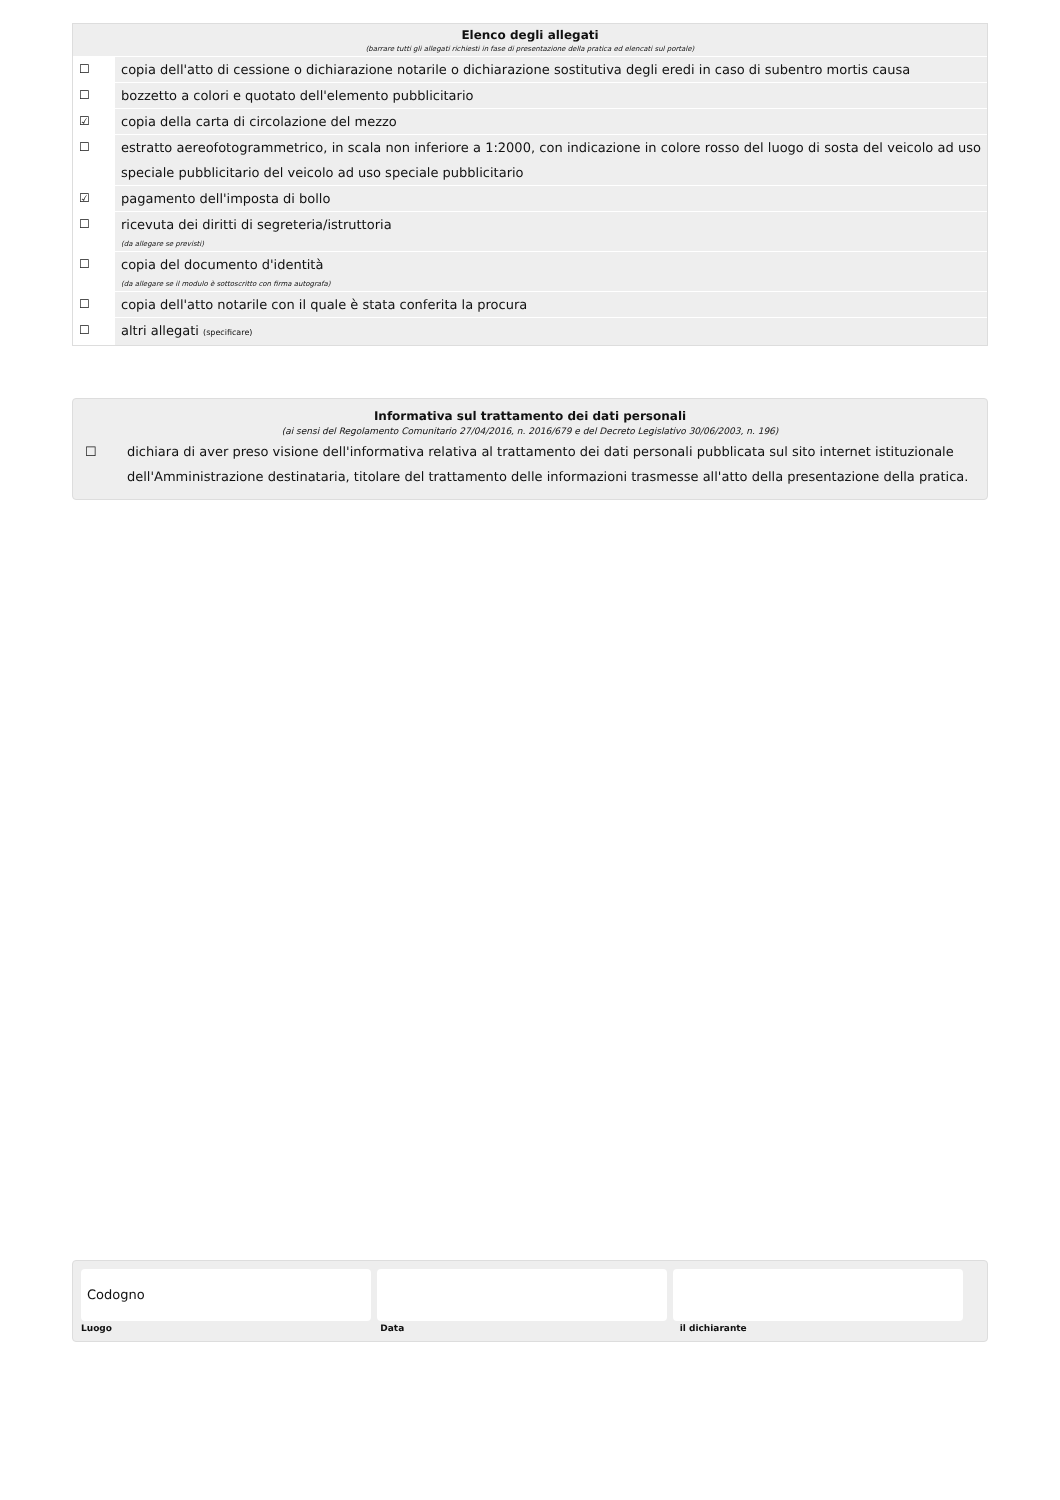Elenco degli allegati
(barrare tutti gli allegati richiesti in fase di presentazione della pratica ed elencati sul portale)
☐ copia dell'atto di cessione o dichiarazione notarile o dichiarazione sostitutiva degli eredi in caso di subentro mortis causa
☐ bozzetto a colori e quotato dell'elemento pubblicitario
☑ copia della carta di circolazione del mezzo
☐ estratto aereofotogrammetrico, in scala non inferiore a 1:2000, con indicazione in colore rosso del luogo di sosta del veicolo ad uso speciale pubblicitario del veicolo ad uso speciale pubblicitario
☑ pagamento dell'imposta di bollo
☐ ricevuta dei diritti di segreteria/istruttoria
(da allegare se previsti)
☐ copia del documento d'identità
(da allegare se il modulo è sottoscritto con firma autografa)
☐ copia dell'atto notarile con il quale è stata conferita la procura
☐ altri allegati (specificare)
Informativa sul trattamento dei dati personali
(ai sensi del Regolamento Comunitario 27/04/2016, n. 2016/679 e del Decreto Legislativo 30/06/2003, n. 196)
☐ dichiara di aver preso visione dell'informativa relativa al trattamento dei dati personali pubblicata sul sito internet istituzionale dell'Amministrazione destinataria, titolare del trattamento delle informazioni trasmesse all'atto della presentazione della pratica.
Codogno
Luogo Data il dichiarante